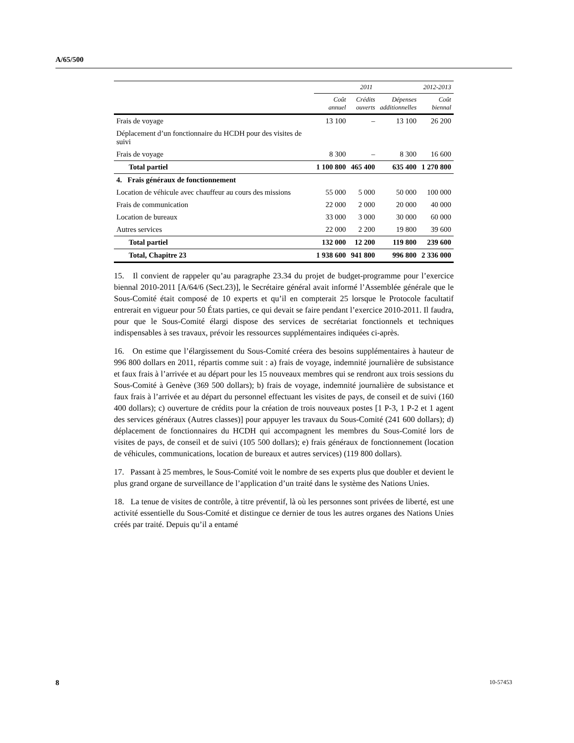A/65/500
| | 2011 | | | 2012-2013 |
| --- | --- | --- | --- | --- |
| | Coût annuel | Crédits ouverts | Dépenses additionnelles | Coût biennal |
| Frais de voyage | 13 100 | – | 13 100 | 26 200 |
| Déplacement d’un fonctionnaire du HCDH pour des visites de suivi | | | | |
| Frais de voyage | 8 300 | – | 8 300 | 16 600 |
| Total partiel | 1 100 800 | 465 400 | 635 400 | 1 270 800 |
| 4. Frais généraux de fonctionnement | | | | |
| Location de véhicule avec chauffeur au cours des missions | 55 000 | 5 000 | 50 000 | 100 000 |
| Frais de communication | 22 000 | 2 000 | 20 000 | 40 000 |
| Location de bureaux | 33 000 | 3 000 | 30 000 | 60 000 |
| Autres services | 22 000 | 2 200 | 19 800 | 39 600 |
| Total partiel | 132 000 | 12 200 | 119 800 | 239 600 |
| Total, Chapitre 23 | 1 938 600 | 941 800 | 996 800 | 2 336 000 |
15. Il convient de rappeler qu’au paragraphe 23.34 du projet de budget-programme pour l’exercice biennal 2010-2011 [A/64/6 (Sect.23)], le Secrétaire général avait informé l’Assemblée générale que le Sous-Comité était composé de 10 experts et qu’il en compterait 25 lorsque le Protocole facultatif entrerait en vigueur pour 50 États parties, ce qui devait se faire pendant l’exercice 2010-2011. Il faudra, pour que le Sous-Comité élargi dispose des services de secrétariat fonctionnels et techniques indispensables à ses travaux, prévoir les ressources supplémentaires indiquées ci-après.
16. On estime que l’élargissement du Sous-Comité créera des besoins supplémentaires à hauteur de 996 800 dollars en 2011, répartis comme suit : a) frais de voyage, indemnité journalière de subsistance et faux frais à l’arrivée et au départ pour les 15 nouveaux membres qui se rendront aux trois sessions du Sous-Comité à Genève (369 500 dollars); b) frais de voyage, indemnité journalière de subsistance et faux frais à l’arrivée et au départ du personnel effectuant les visites de pays, de conseil et de suivi (160 400 dollars); c) ouverture de crédits pour la création de trois nouveaux postes [1 P-3, 1 P-2 et 1 agent des services généraux (Autres classes)] pour appuyer les travaux du Sous-Comité (241 600 dollars); d) déplacement de fonctionnaires du HCDH qui accompagnent les membres du Sous-Comité lors de visites de pays, de conseil et de suivi (105 500 dollars); e) frais généraux de fonctionnement (location de véhicules, communications, location de bureaux et autres services) (119 800 dollars).
17. Passant à 25 membres, le Sous-Comité voit le nombre de ses experts plus que doubler et devient le plus grand organe de surveillance de l’application d’un traité dans le système des Nations Unies.
18. La tenue de visites de contrôle, à titre préventif, là où les personnes sont privées de liberté, est une activité essentielle du Sous-Comité et distingue ce dernier de tous les autres organes des Nations Unies créés par traité. Depuis qu’il a entamé
8 10-57453